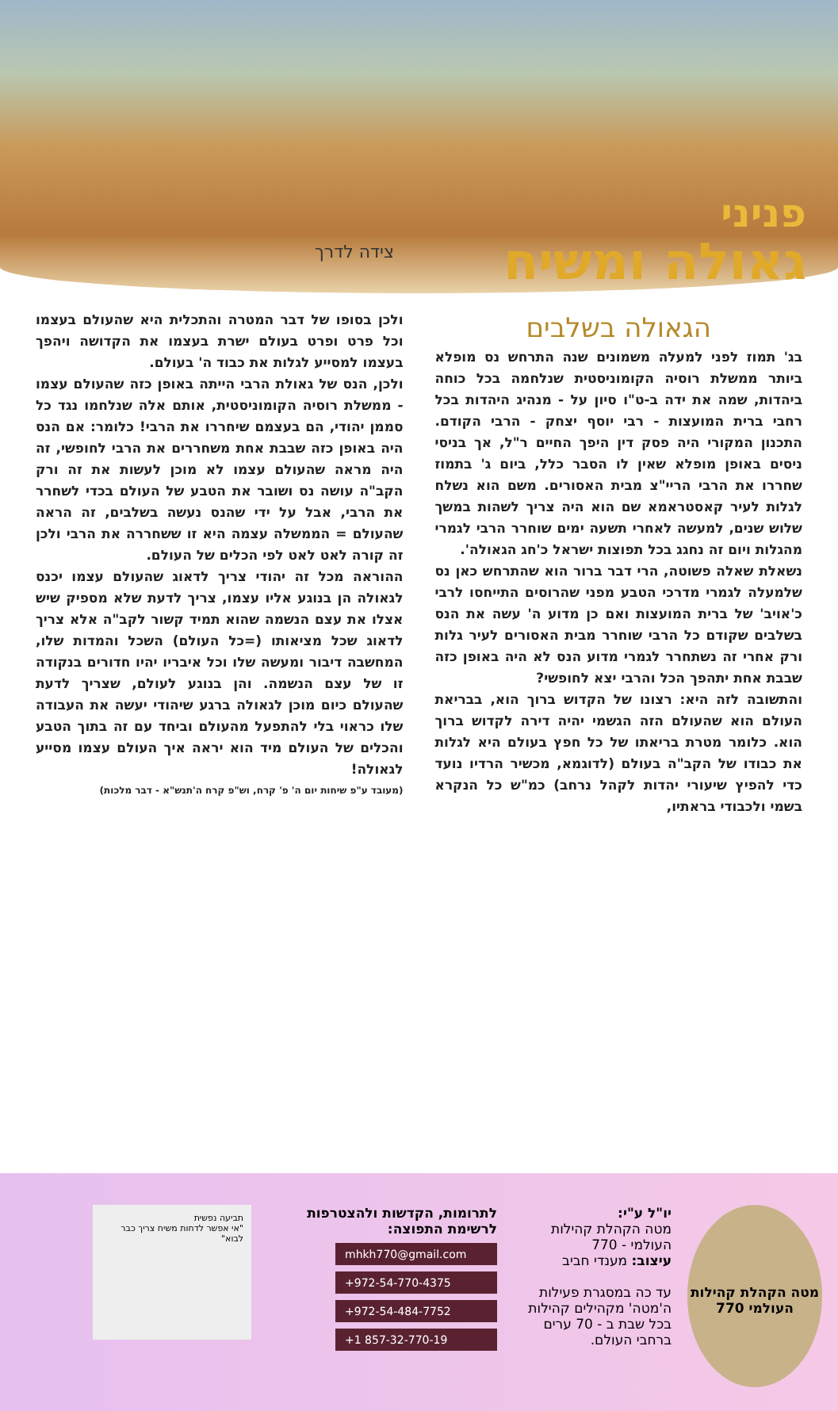פניני
גאולה ומשיח
צידה לדרך
הגאולה בשלבים
בג' תמוז לפני למעלה משמונים שנה התרחש נס מופלא ביותר ממשלת רוסיה הקומוניסטית שנלחמה בכל כוחה ביהדות, שמה את ידה ב-ט"ו סיון על - מנהיג היהדות בכל רחבי ברית המועצות - רבי יוסף יצחק - הרבי הקודם. התכנון המקורי היה פסק דין היפך החיים ר"ל, אך בניסי ניסים באופן מופלא שאין לו הסבר כלל, ביום ג' בתמוז שחררו את הרבי הריי"צ מבית האסורים. משם הוא נשלח לגלות לעיר קאסטראמא שם הוא היה צריך לשהות במשך שלוש שנים, למעשה לאחרי תשעה ימים שוחרר הרבי לגמרי מהגלות ויום זה נחגג בכל תפוצות ישראל כ'חג הגאולה'.
נשאלת שאלה פשוטה, הרי דבר ברור הוא שהתרחש כאן נס שלמעלה לגמרי מדרכי הטבע מפני שהרוסים התייחסו לרבי כ'אויב' של ברית המועצות ואם כן מדוע ה' עשה את הנס בשלבים שקודם כל הרבי שוחרר מבית האסורים לעיר גלות ורק אחרי זה נשתחרר לגמרי מדוע הנס לא היה באופן כזה שבבת אחת יתהפך הכל והרבי יצא לחופשי?
והתשובה לזה היא: רצונו של הקדוש ברוך הוא, בבריאת העולם הוא שהעולם הזה הגשמי יהיה דירה לקדוש ברוך הוא. כלומר מטרת בריאתו של כל חפץ בעולם היא לגלות את כבודו של הקב"ה בעולם (לדוגמא, מכשיר הרדיו נועד כדי להפיץ שיעורי יהדות לקהל נרחב) כמ"ש כל הנקרא בשמי ולכבודי בראתיו,
ולכן בסופו של דבר המטרה והתכלית היא שהעולם בעצמו וכל פרט ופרט בעולם ישרת בעצמו את הקדושה ויהפך בעצמו למסייע לגלות את כבוד ה' בעולם.
ולכן, הנס של גאולת הרבי הייתה באופן כזה שהעולם עצמו - ממשלת רוסיה הקומוניסטית, אותם אלה שנלחמו נגד כל סממן יהודי, הם בעצמם שיחררו את הרבי! כלומר: אם הנס היה באופן כזה שבבת אחת משחררים את הרבי לחופשי, זה היה מראה שהעולם עצמו לא מוכן לעשות את זה ורק הקב"ה עושה נס ושובר את הטבע של העולם בכדי לשחרר את הרבי, אבל על ידי שהנס נעשה בשלבים, זה הראה שהעולם = הממשלה עצמה היא זו ששחררה את הרבי ולכן זה קורה לאט לאט לפי הכלים של העולם.
ההוראה מכל זה יהודי צריך לדאוג שהעולם עצמו יכנס לגאולה הן בנוגע אליו עצמו, צריך לדעת שלא מספיק שיש אצלו את עצם הנשמה שהוא תמיד קשור לקב"ה אלא צריך לדאוג שכל מציאותו (=כל העולם) השכל והמדות שלו, המחשבה דיבור ומעשה שלו וכל איבריו יהיו חדורים בנקודה זו של עצם הנשמה. והן בנוגע לעולם, שצריך לדעת שהעולם כיום מוכן לגאולה ברגע שיהודי יעשה את העבודה שלו כראוי בלי להתפעל מהעולם וביחד עם זה בתוך הטבע והכלים של העולם מיד הוא יראה איך העולם עצמו מסייע לגאולה!
(מעובד ע"פ שיחות יום ה' פ' קרח, וש"פ קרח ה'תנש"א - דבר מלכות)
מטה הקהלת קהילות העולמי 770
יו"ל ע"י:
מטה הקהלת קהילות העולמי - 770
עיצוב: מענדי חביב
עד כה במסגרת פעילות ה'מטה' מקהילים קהילות בכל שבת ב - 70 ערים ברחבי העולם.
לתרומות, הקדשות ולהצטרפות לרשימת התפוצה:
mhkh770@gmail.com
+972-54-770-4375
+972-54-484-7752
+1 857-32-770-19
תביעה נפשית
"אי אפשר לדחות משיח צריך כבר לבוא"